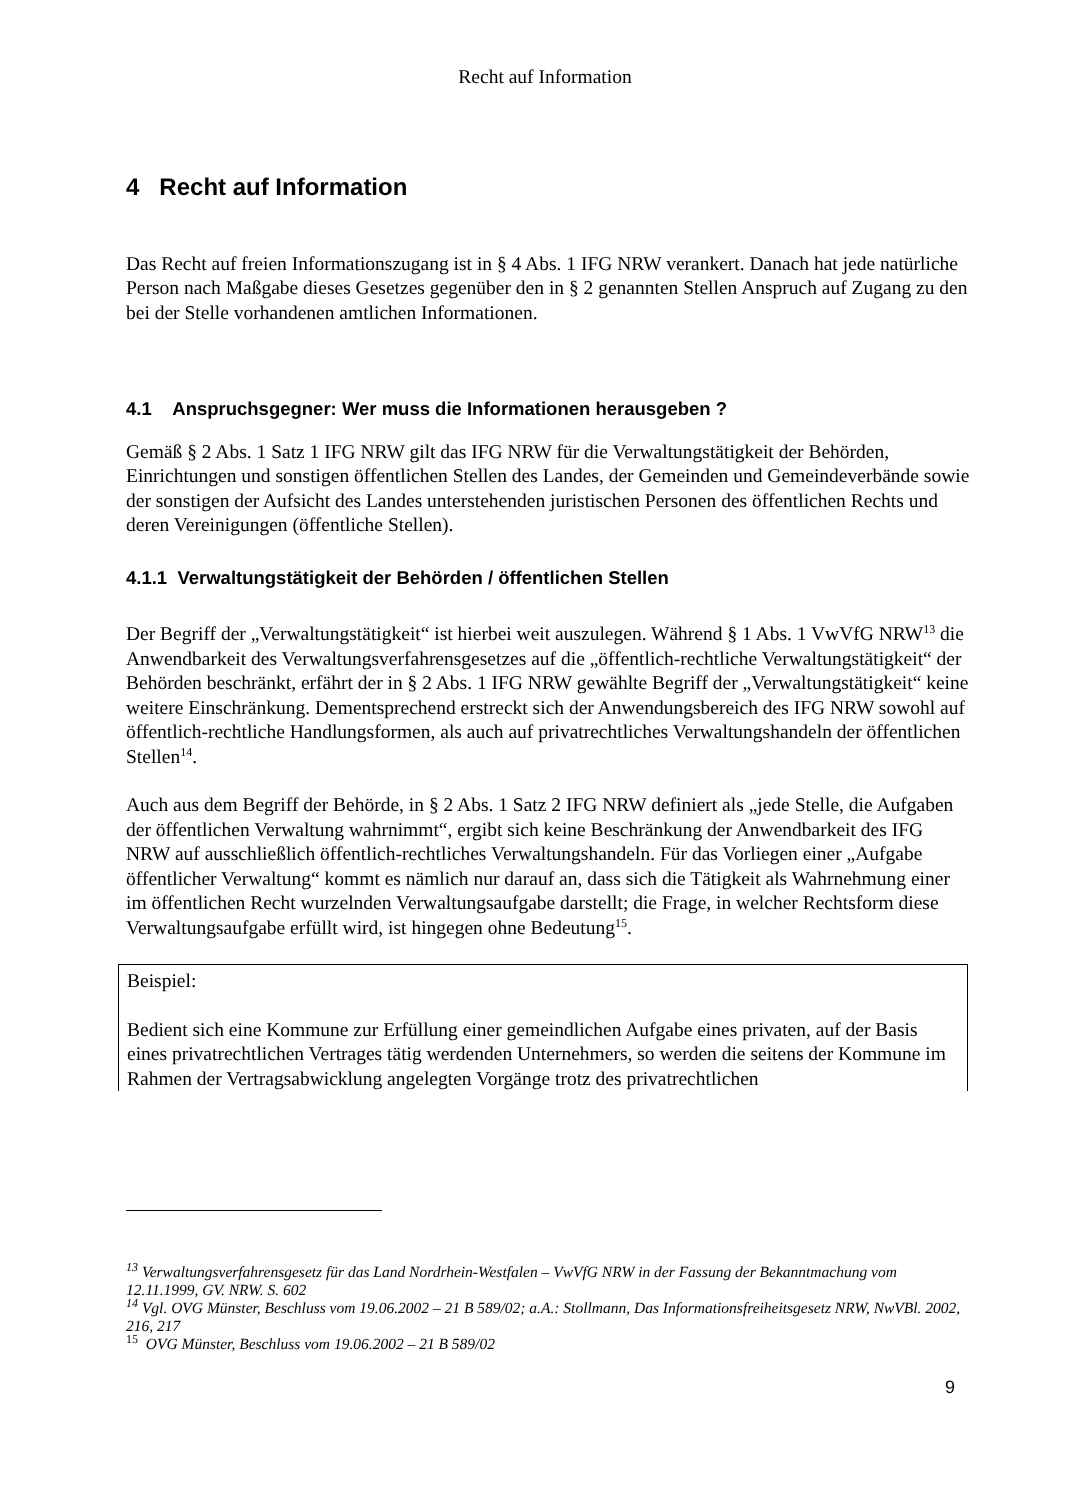Recht auf Information
4 Recht auf Information
Das Recht auf freien Informationszugang ist in § 4 Abs. 1 IFG NRW verankert. Danach hat jede natürliche Person nach Maßgabe dieses Gesetzes gegenüber den in § 2 genannten Stellen Anspruch auf Zugang zu den bei der Stelle vorhandenen amtlichen Informationen.
4.1 Anspruchsgegner: Wer muss die Informationen herausgeben ?
Gemäß § 2 Abs. 1 Satz 1 IFG NRW gilt das IFG NRW für die Verwaltungstätigkeit der Behörden, Einrichtungen und sonstigen öffentlichen Stellen des Landes, der Gemeinden und Gemeindeverbände sowie der sonstigen der Aufsicht des Landes unterstehenden juristischen Personen des öffentlichen Rechts und deren Vereinigungen (öffentliche Stellen).
4.1.1 Verwaltungstätigkeit der Behörden / öffentlichen Stellen
Der Begriff der „Verwaltungstätigkeit“ ist hierbei weit auszulegen. Während § 1 Abs. 1 VwVfG NRW<sup>13</sup> die Anwendbarkeit des Verwaltungsverfahrensgesetzes auf die „öffentlich-rechtliche Verwaltungstätigkeit“ der Behörden beschränkt, erfährt der in § 2 Abs. 1 IFG NRW gewählte Begriff der „Verwaltungstätigkeit“ keine weitere Einschränkung. Dementsprechend erstreckt sich der Anwendungsbereich des IFG NRW sowohl auf öffentlich-rechtliche Handlungsformen, als auch auf privatrechtliches Verwaltungshandeln der öffentlichen Stellen<sup>14</sup>.
Auch aus dem Begriff der Behörde, in § 2 Abs. 1 Satz 2 IFG NRW definiert als „jede Stelle, die Aufgaben der öffentlichen Verwaltung wahrnimmt“, ergibt sich keine Beschränkung der Anwendbarkeit des IFG NRW auf ausschließlich öffentlich-rechtliches Verwaltungshandeln. Für das Vorliegen einer „Aufgabe öffentlicher Verwaltung“ kommt es nämlich nur darauf an, dass sich die Tätigkeit als Wahrnehmung einer im öffentlichen Recht wurzelnden Verwaltungsaufgabe darstellt; die Frage, in welcher Rechtsform diese Verwaltungsaufgabe erfüllt wird, ist hingegen ohne Bedeutung<sup>15</sup>.
Beispiel:
Bedient sich eine Kommune zur Erfüllung einer gemeindlichen Aufgabe eines privaten, auf der Basis eines privatrechtlichen Vertrages tätig werdenden Unternehmers, so werden die seitens der Kommune im Rahmen der Vertragsabwicklung angelegten Vorgänge trotz des privatrechtlichen
<sup>13</sup> Verwaltungsverfahrensgesetz für das Land Nordrhein-Westfalen – VwVfG NRW in der Fassung der Bekanntmachung vom 12.11.1999, GV. NRW. S. 602
<sup>14</sup> Vgl. OVG Münster, Beschluss vom 19.06.2002 – 21 B 589/02; a.A.: Stollmann, Das Informationsfreiheitsgesetz NRW, NwVBl. 2002, 216, 217
<sup>15</sup> OVG Münster, Beschluss vom 19.06.2002 – 21 B 589/02
9